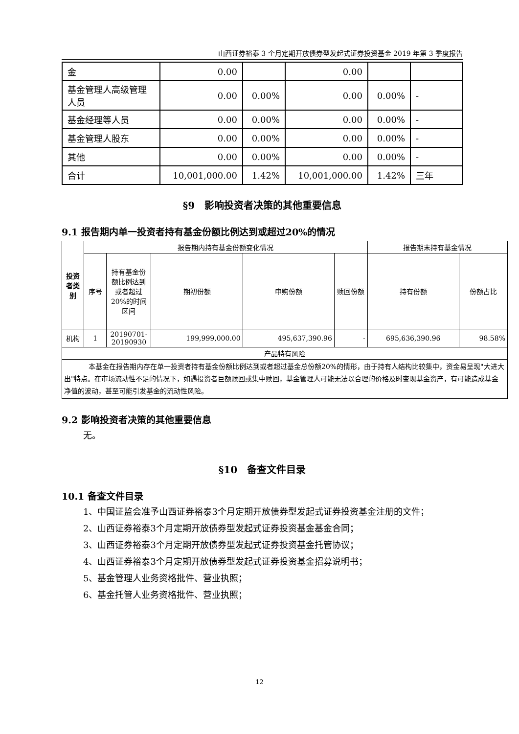山西证券裕泰 3 个月定期开放债券型发起式证券投资基金 2019 年第 3 季度报告
| 金 | 0.00 | | 0.00 | | |
| 基金管理人高级管理人员 | 0.00 | 0.00% | 0.00 | 0.00% | - |
| 基金经理等人员 | 0.00 | 0.00% | 0.00 | 0.00% | - |
| 基金管理人股东 | 0.00 | 0.00% | 0.00 | 0.00% | - |
| 其他 | 0.00 | 0.00% | 0.00 | 0.00% | - |
| 合计 | 10,001,000.00 | 1.42% | 10,001,000.00 | 1.42% | 三年 |
§9　影响投资者决策的其他重要信息
9.1 报告期内单一投资者持有基金份额比例达到或超过20%的情况
| 投资者类别 | 报告期内持有基金份额变化情况 | | | | | 报告期末持有基金情况 | |
| | 序号 | 持有基金份额比例达到或者超过20%的时间区间 | 期初份额 | 申购份额 | 赎回份额 | 持有份额 | 份额占比 |
| 机构 | 1 | 20190701-20190930 | 199,999,000.00 | 495,637,390.96 | - | 695,636,390.96 | 98.58% |
| 产品特有风险 | | | | | | | |
| 本基金在报告期内存在单一投资者持有基金份额比例达到或者超过基金总份额20%的情形，由于持有人结构比较集中，资金易呈现"大进大出"特点。在市场流动性不足的情况下，如遇投资者巨额赎回或集中赎回，基金管理人可能无法以合理的价格及时变现基金资产，有可能造成基金净值的波动，甚至可能引发基金的流动性风险。 | | | | | | | |
9.2 影响投资者决策的其他重要信息
无。
§10　备查文件目录
10.1 备查文件目录
1、中国证监会准予山西证券裕泰3个月定期开放债券型发起式证券投资基金注册的文件；
2、山西证券裕泰3个月定期开放债券型发起式证券投资基金基金合同；
3、山西证券裕泰3个月定期开放债券型发起式证券投资基金托管协议；
4、山西证券裕泰3个月定期开放债券型发起式证券投资基金招募说明书；
5、基金管理人业务资格批件、营业执照；
6、基金托管人业务资格批件、营业执照；
12